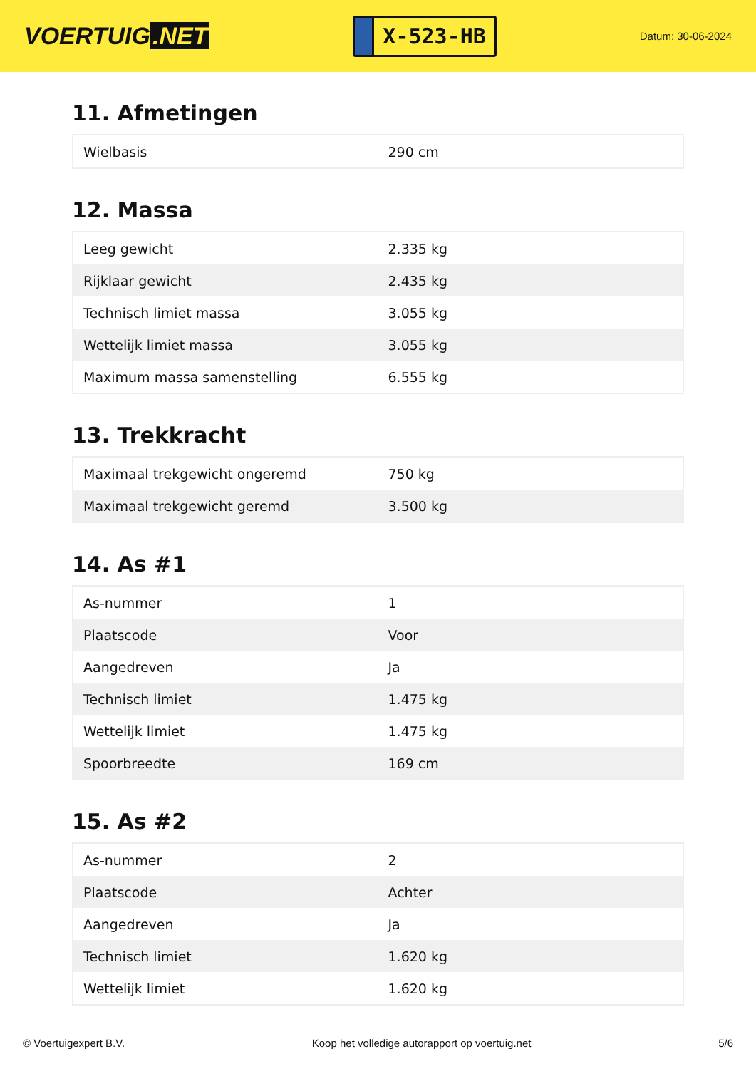VOERTUIG.NET
X-523-HB
Datum: 30-06-2024
11. Afmetingen
| Wielbasis | 290 cm |
12. Massa
| Leeg gewicht | 2.335 kg |
| Rijklaar gewicht | 2.435 kg |
| Technisch limiet massa | 3.055 kg |
| Wettelijk limiet massa | 3.055 kg |
| Maximum massa samenstelling | 6.555 kg |
13. Trekkracht
| Maximaal trekgewicht ongeremd | 750 kg |
| Maximaal trekgewicht geremd | 3.500 kg |
14. As #1
| As-nummer | 1 |
| Plaatscode | Voor |
| Aangedreven | Ja |
| Technisch limiet | 1.475 kg |
| Wettelijk limiet | 1.475 kg |
| Spoorbreedte | 169 cm |
15. As #2
| As-nummer | 2 |
| Plaatscode | Achter |
| Aangedreven | Ja |
| Technisch limiet | 1.620 kg |
| Wettelijk limiet | 1.620 kg |
© Voertuigexpert B.V. Koop het volledige autorapport op voertuig.net 5/6